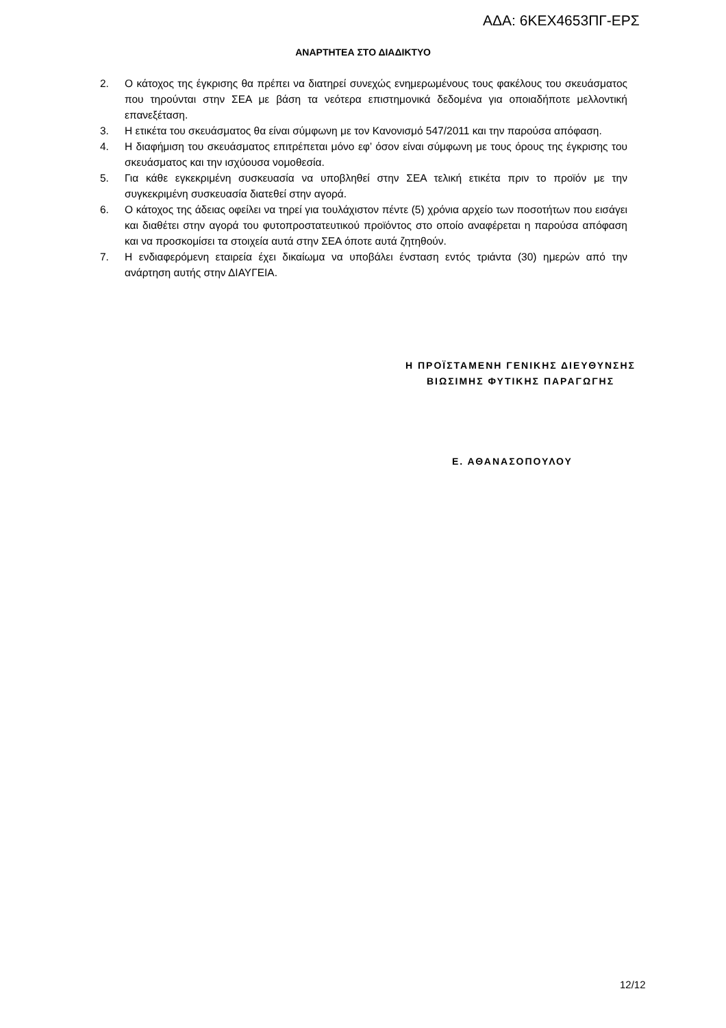ΑΔΑ: 6ΚΕΧ4653ΠΓ-ΕΡΣ
ΑΝΑΡΤΗΤΕΑ ΣΤΟ ΔΙΑΔΙΚΤΥΟ
2. Ο κάτοχος της έγκρισης θα πρέπει να διατηρεί συνεχώς ενημερωμένους τους φακέλους του σκευάσματος που τηρούνται στην ΣΕΑ με βάση τα νεότερα επιστημονικά δεδομένα για οποιαδήποτε μελλοντική επανεξέταση.
3. Η ετικέτα του σκευάσματος θα είναι σύμφωνη με τον Κανονισμό 547/2011 και την παρούσα απόφαση.
4. Η διαφήμιση του σκευάσματος επιτρέπεται μόνο εφ’ όσον είναι σύμφωνη με τους όρους της έγκρισης του σκευάσματος και την ισχύουσα νομοθεσία.
5. Για κάθε εγκεκριμένη συσκευασία να υποβληθεί στην ΣΕΑ τελική ετικέτα πριν το προϊόν με την συγκεκριμένη συσκευασία διατεθεί στην αγορά.
6. Ο κάτοχος της άδειας οφείλει να τηρεί για τουλάχιστον πέντε (5) χρόνια αρχείο των ποσοτήτων που εισάγει και διαθέτει στην αγορά του φυτοπροστατευτικού προϊόντος στο οποίο αναφέρεται η παρούσα απόφαση και να προσκομίσει τα στοιχεία αυτά στην ΣΕΑ όποτε αυτά ζητηθούν.
7. Η ενδιαφερόμενη εταιρεία έχει δικαίωμα να υποβάλει ένσταση εντός τριάντα (30) ημερών από την ανάρτηση αυτής στην ΔΙΑΥΓΕΙΑ.
Η ΠΡΟΪΣΤΑΜΕΝΗ ΓΕΝΙΚΗΣ ΔΙΕΥΘΥΝΣΗΣ
ΒΙΩΣΙΜΗΣ ΦΥΤΙΚΗΣ ΠΑΡΑΓΩΓΗΣ
Ε. ΑΘΑΝΑΣΟΠΟΥΛΟΥ
12/12